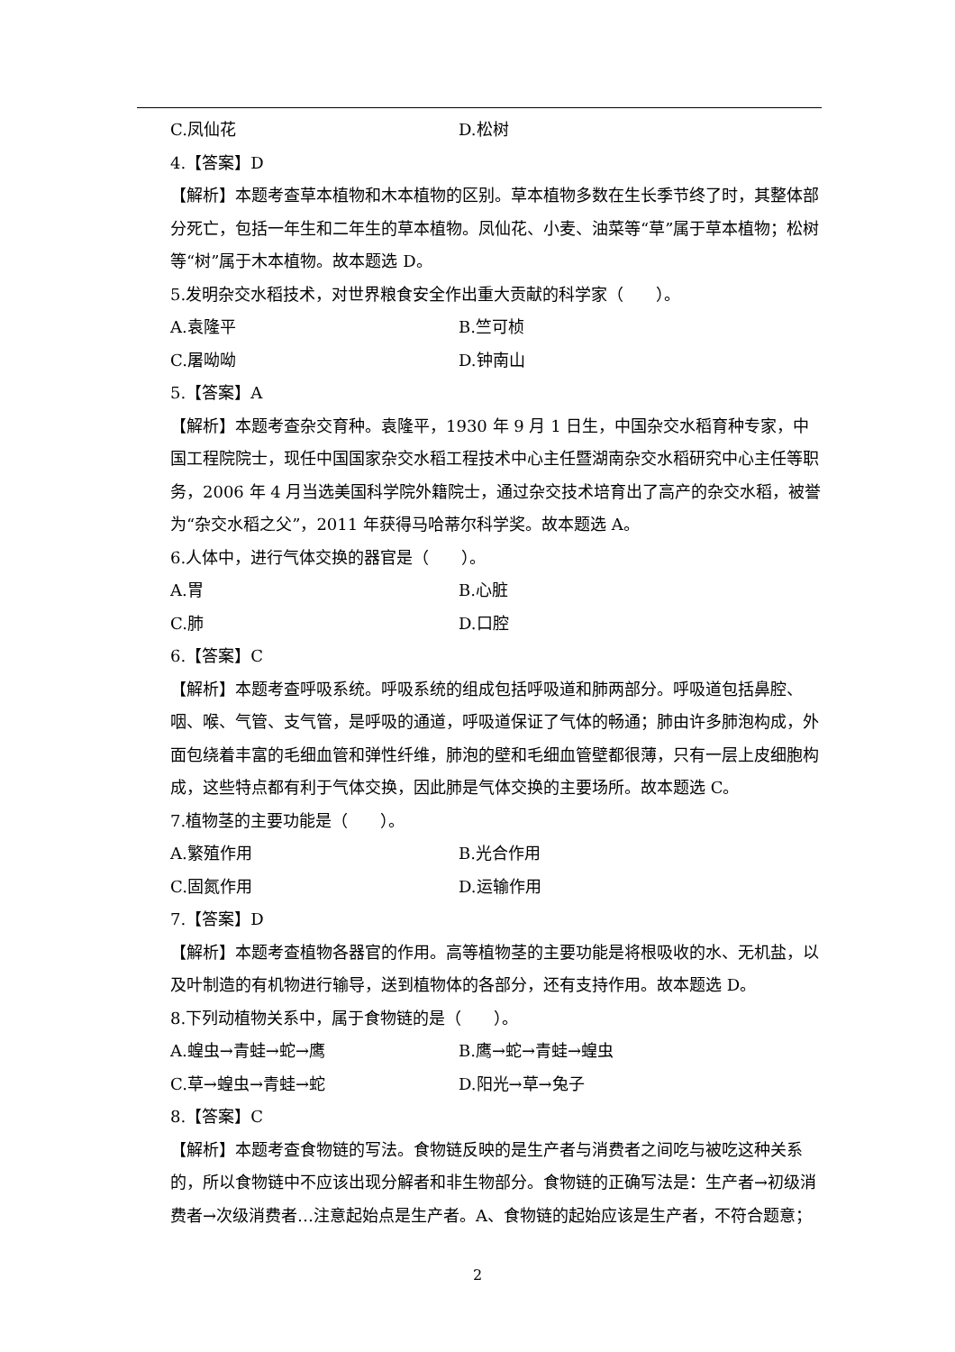C.凤仙花 D.松树
4.【答案】D
【解析】本题考查草本植物和木本植物的区别。草本植物多数在生长季节终了时，其整体部分死亡，包括一年生和二年生的草本植物。凤仙花、小麦、油菜等“草”属于草本植物；松树等“树”属于木本植物。故本题选 D。
5.发明杂交水稻技术，对世界粮食安全作出重大贡献的科学家（　　）。
A.袁隆平 B.竺可桢
C.屠呦呦 D.钟南山
5.【答案】A
【解析】本题考查杂交育种。袁隆平，1930 年 9 月 1 日生，中国杂交水稻育种专家，中国工程院院士，现任中国国家杂交水稻工程技术中心主任暨湖南杂交水稻研究中心主任等职务，2006 年 4 月当选美国科学院外籍院士，通过杂交技术培育出了高产的杂交水稻，被誉为“杂交水稻之父”，2011 年获得马哈蒂尔科学奖。故本题选 A。
6.人体中，进行气体交换的器官是（　　）。
A.胃 B.心脏
C.肺 D.口腔
6.【答案】C
【解析】本题考查呼吸系统。呼吸系统的组成包括呼吸道和肺两部分。呼吸道包括鼻腔、咽、喉、气管、支气管，是呼吸的通道，呼吸道保证了气体的畅通；肺由许多肺泡构成，外面包绕着丰富的毛细血管和弹性纤维，肺泡的壁和毛细血管壁都很薄，只有一层上皮细胞构成，这些特点都有利于气体交换，因此肺是气体交换的主要场所。故本题选 C。
7.植物茎的主要功能是（　　）。
A.繁殖作用 B.光合作用
C.固氮作用 D.运输作用
7.【答案】D
【解析】本题考查植物各器官的作用。高等植物茎的主要功能是将根吸收的水、无机盐，以及叶制造的有机物进行输导，送到植物体的各部分，还有支持作用。故本题选 D。
8.下列动植物关系中，属于食物链的是（　　）。
A.蝗虫→青蛙→蛇→鹰 B.鹰→蛇→青蛙→蝗虫
C.草→蝗虫→青蛙→蛇 D.阳光→草→兔子
8.【答案】C
【解析】本题考查食物链的写法。食物链反映的是生产者与消费者之间吃与被吃这种关系的，所以食物链中不应该出现分解者和非生物部分。食物链的正确写法是：生产者→初级消费者→次级消费者…注意起始点是生产者。A、食物链的起始应该是生产者，不符合题意；
2